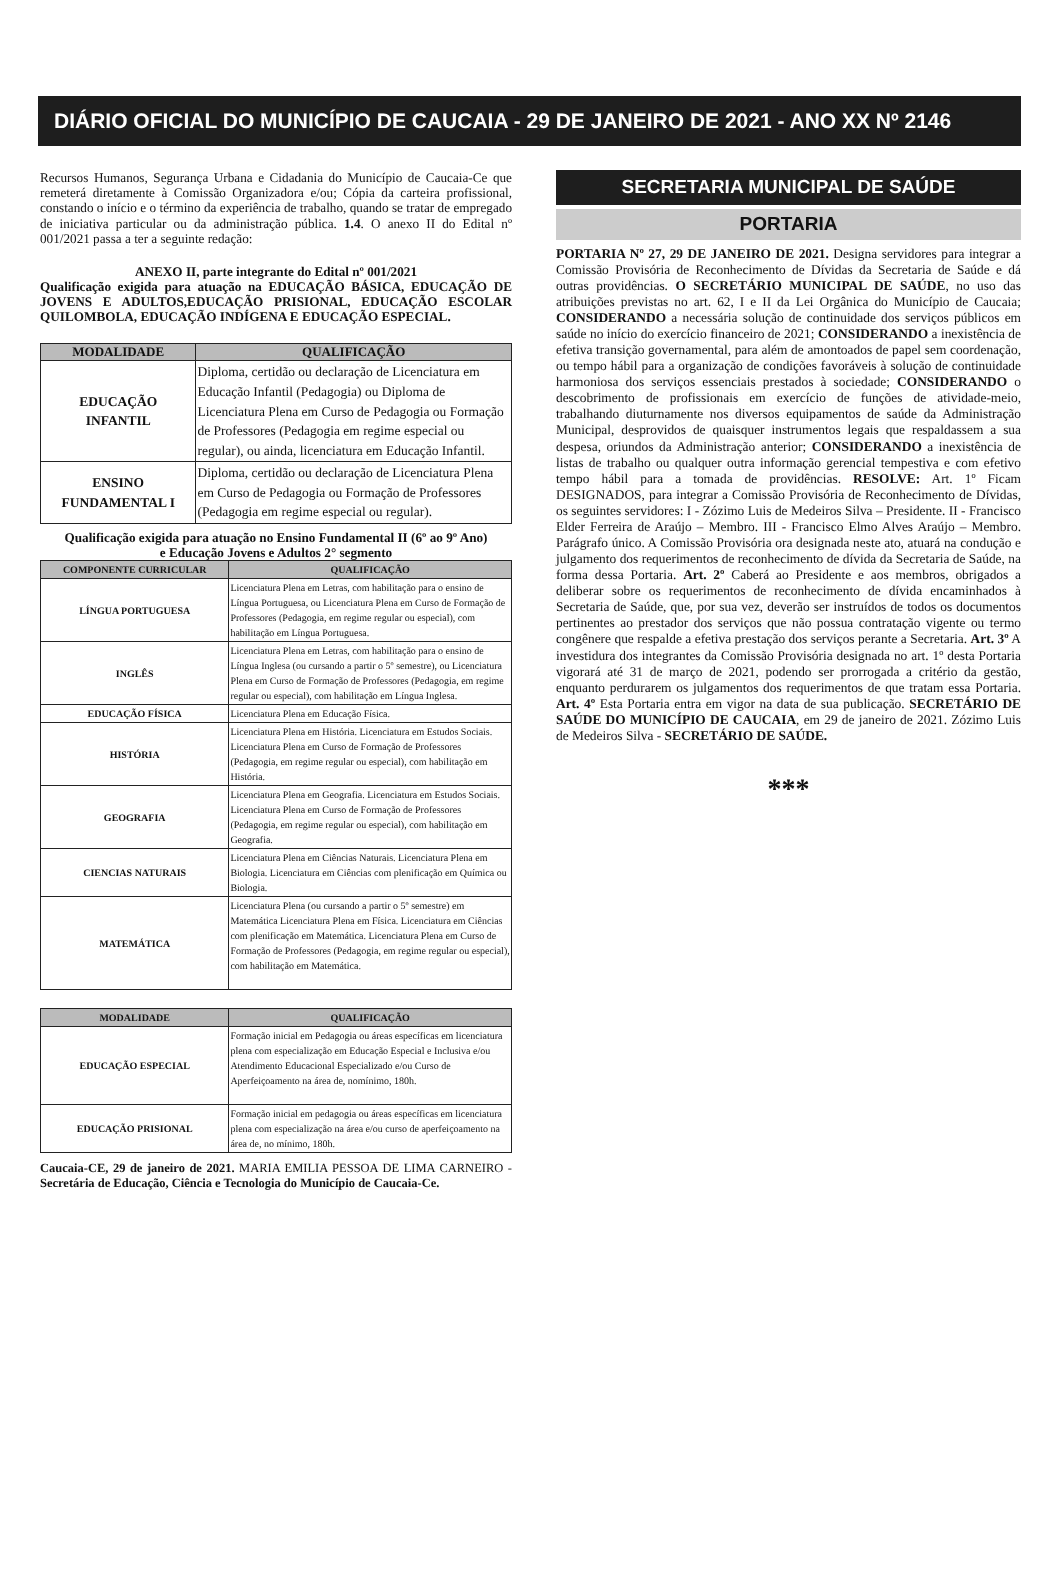DIÁRIO OFICIAL DO MUNICÍPIO DE CAUCAIA - 29 DE JANEIRO DE 2021 - ANO XX Nº 2146
Recursos Humanos, Segurança Urbana e Cidadania do Município de Caucaia-Ce que remeterá diretamente à Comissão Organizadora e/ou; Cópia da carteira profissional, constando o início e o término da experiência de trabalho, quando se tratar de empregado de iniciativa particular ou da administração pública. 1.4. O anexo II do Edital nº 001/2021 passa a ter a seguinte redação:
ANEXO II, parte integrante do Edital nº 001/2021
Qualificação exigida para atuação na EDUCAÇÃO BÁSICA, EDUCAÇÃO DE JOVENS E ADULTOS,EDUCAÇÃO PRISIONAL, EDUCAÇÃO ESCOLAR QUILOMBOLA, EDUCAÇÃO INDÍGENA E EDUCAÇÃO ESPECIAL.
| MODALIDADE | QUALIFICAÇÃO |
| --- | --- |
| EDUCAÇÃO INFANTIL | Diploma, certidão ou declaração de Licenciatura em Educação Infantil (Pedagogia) ou Diploma de Licenciatura Plena em Curso de Pedagogia ou Formação de Professores (Pedagogia em regime especial ou regular), ou ainda, licenciatura em Educação Infantil. |
| ENSINO FUNDAMENTAL I | Diploma, certidão ou declaração de Licenciatura Plena em Curso de Pedagogia ou Formação de Professores (Pedagogia em regime especial ou regular). |
Qualificação exigida para atuação no Ensino Fundamental II (6º ao 9º Ano)
e Educação Jovens e Adultos 2° segmento
| COMPONENTE CURRICULAR | QUALIFICAÇÃO |
| --- | --- |
| LÍNGUA PORTUGUESA | Licenciatura Plena em Letras, com habilitação para o ensino de Língua Portuguesa, ou Licenciatura Plena em Curso de Formação de Professores (Pedagogia, em regime regular ou especial), com habilitação em Língua Portuguesa. |
| INGLÊS | Licenciatura Plena em Letras, com habilitação para o ensino de Língua Inglesa (ou cursando a partir o 5º semestre), ou Licenciatura Plena em Curso de Formação de Professores (Pedagogia, em regime regular ou especial), com habilitação em Língua Inglesa. |
| EDUCAÇÃO FÍSICA | Licenciatura Plena em Educação Física. |
| HISTÓRIA | Licenciatura Plena em História. Licenciatura em Estudos Sociais. Licenciatura Plena em Curso de Formação de Professores (Pedagogia, em regime regular ou especial), com habilitação em História. |
| GEOGRAFIA | Licenciatura Plena em Geografia. Licenciatura em Estudos Sociais. Licenciatura Plena em Curso de Formação de Professores (Pedagogia, em regime regular ou especial), com habilitação em Geografia. |
| CIENCIAS NATURAIS | Licenciatura Plena em Ciências Naturais. Licenciatura Plena em Biologia. Licenciatura em Ciências com plenificação em Química ou Biologia. |
| MATEMÁTICA | Licenciatura Plena (ou cursando a partir o 5º semestre) em Matemática Licenciatura Plena em Física. Licenciatura em Ciências com plenificação em Matemática. Licenciatura Plena em Curso de Formação de Professores (Pedagogia, em regime regular ou especial), com habilitação em Matemática. |
| MODALIDADE | QUALIFICAÇÃO |
| --- | --- |
| EDUCAÇÃO ESPECIAL | Formação inicial em Pedagogia ou áreas específicas em licenciatura plena com especialização em Educação Especial e Inclusiva e/ou Atendimento Educacional Especializado e/ou Curso de Aperfeiçoamento na área de, nomínimo, 180h. |
| EDUCAÇÃO PRISIONAL | Formação inicial em pedagogia ou áreas específicas em licenciatura plena com especialização na área e/ou curso de aperfeiçoamento na área de, no mínimo, 180h. |
Caucaia-CE, 29 de janeiro de 2021. MARIA EMILIA PESSOA DE LIMA CARNEIRO - Secretária de Educação, Ciência e Tecnologia do Município de Caucaia-Ce.
SECRETARIA MUNICIPAL DE SAÚDE
PORTARIA
PORTARIA Nº 27, 29 DE JANEIRO DE 2021. Designa servidores para integrar a Comissão Provisória de Reconhecimento de Dívidas da Secretaria de Saúde e dá outras providências. O SECRETÁRIO MUNICIPAL DE SAÚDE, no uso das atribuições previstas no art. 62, I e II da Lei Orgânica do Município de Caucaia; CONSIDERANDO a necessária solução de continuidade dos serviços públicos em saúde no início do exercício financeiro de 2021; CONSIDERANDO a inexistência de efetiva transição governamental, para além de amontoados de papel sem coordenação, ou tempo hábil para a organização de condições favoráveis à solução de continuidade harmoniosa dos serviços essenciais prestados à sociedade; CONSIDERANDO o descobrimento de profissionais em exercício de funções de atividade-meio, trabalhando diuturnamente nos diversos equipamentos de saúde da Administração Municipal, desprovidos de quaisquer instrumentos legais que respaldassem a sua despesa, oriundos da Administração anterior; CONSIDERANDO a inexistência de listas de trabalho ou qualquer outra informação gerencial tempestiva e com efetivo tempo hábil para a tomada de providências. RESOLVE: Art. 1º Ficam DESIGNADOS, para integrar a Comissão Provisória de Reconhecimento de Dívidas, os seguintes servidores: I - Zózimo Luis de Medeiros Silva – Presidente. II - Francisco Elder Ferreira de Araújo – Membro. III - Francisco Elmo Alves Araújo – Membro. Parágrafo único. A Comissão Provisória ora designada neste ato, atuará na condução e julgamento dos requerimentos de reconhecimento de dívida da Secretaria de Saúde, na forma dessa Portaria. Art. 2º Caberá ao Presidente e aos membros, obrigados a deliberar sobre os requerimentos de reconhecimento de dívida encaminhados à Secretaria de Saúde, que, por sua vez, deverão ser instruídos de todos os documentos pertinentes ao prestador dos serviços que não possua contratação vigente ou termo congênere que respalde a efetiva prestação dos serviços perante a Secretaria. Art. 3º A investidura dos integrantes da Comissão Provisória designada no art. 1º desta Portaria vigorará até 31 de março de 2021, podendo ser prorrogada a critério da gestão, enquanto perdurarem os julgamentos dos requerimentos de que tratam essa Portaria. Art. 4º Esta Portaria entra em vigor na data de sua publicação. SECRETÁRIO DE SAÚDE DO MUNICÍPIO DE CAUCAIA, em 29 de janeiro de 2021. Zózimo Luis de Medeiros Silva - SECRETÁRIO DE SAÚDE.
***